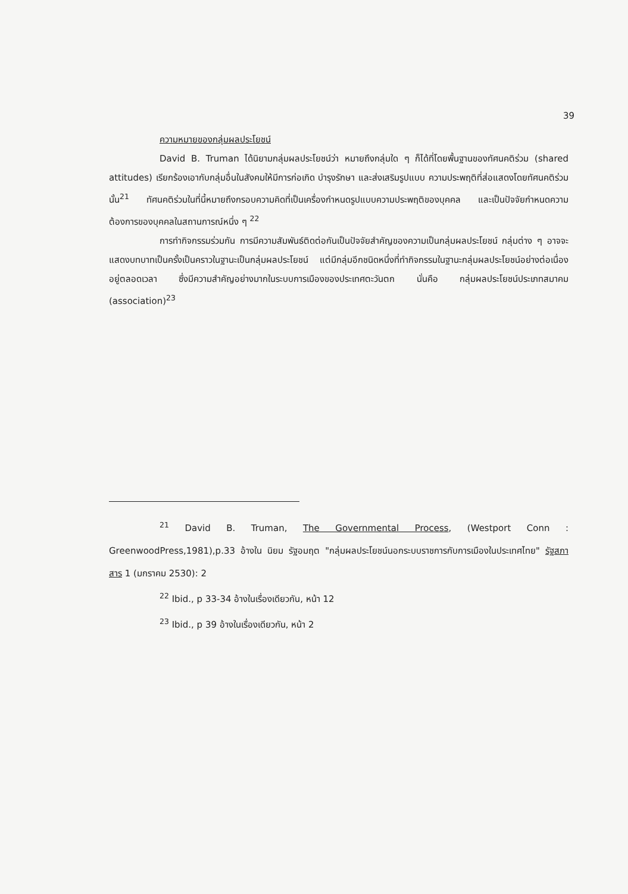39
ความหมายของกลุ่มผลประโยชน์
David B. Truman ได้นิยามกลุ่มผลประโยชน์ว่า หมายถึงกลุ่มใด ๆ ก็ได้ที่โดยพื้นฐานของทัศนคติร่วม (shared attitudes) เรียกร้องเอากับกลุ่มอื่นในสังคมให้มีการก่อเกิด บำรุงรักษา และส่งเสริมรูปแบบ ความประพฤติที่ส่อแสดงโดยทัศนคติร่วมนั้น<sup>21</sup> ทัศนคติร่วมในที่นี้หมายถึงกรอบความคิดที่เป็นเครื่องกำหนดรูปแบบความประพฤติของบุคคล และเป็นปัจจัยกำหนดความต้องการของบุคคลในสถานการณ์หนึ่ง ๆ <sup>22</sup>
การทำกิจกรรมร่วมกัน การมีความสัมพันธ์ติดต่อกันเป็นปัจจัยสำคัญของความเป็นกลุ่มผลประโยชน์ กลุ่มต่าง ๆ อาจจะแสดงบทบาทเป็นครั้งเป็นคราวในฐานะเป็นกลุ่มผลประโยชน์ แต่มีกลุ่มอีกชนิดหนึ่งที่ทำกิจกรรมในฐานะกลุ่มผลประโยชน์อย่างต่อเนื่องอยู่ตลอดเวลา ซึ่งมีความสำคัญอย่างมากในระบบการเมืองของประเทศตะวันตก นั่นคือ กลุ่มผลประโยชน์ประเภทสมาคม (association)<sup>23</sup>
<sup>21</sup> David B. Truman, The Governmental Process, (Westport Conn : GreenwoodPress,1981),p.33 อ้างใน นิยม รัฐอมฤต "กลุ่มผลประโยชน์นอกระบบราชการกับการเมืองในประเทศไทย" รัฐสภาสาร 1 (มกราคม 2530): 2
<sup>22</sup> Ibid., p 33-34 อ้างในเรื่องเดียวกัน, หน้า 12
<sup>23</sup> Ibid., p 39 อ้างในเรื่องเดียวกัน, หน้า 2